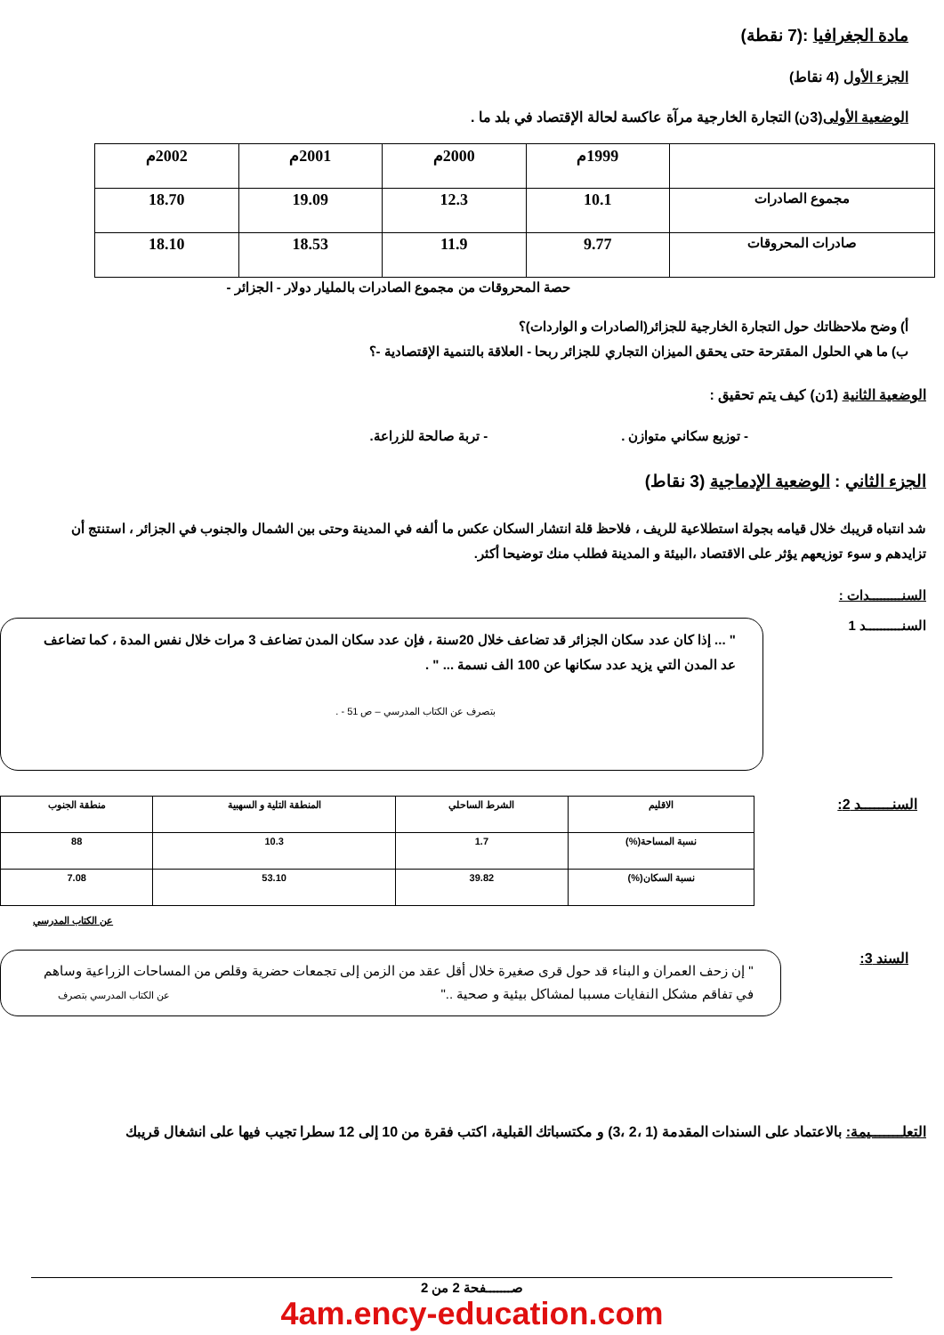مادة الجغرافيا :(7 نقطة)
الجزء الأول (4 نقاط)
الوضعية الأولى(3ن) التجارة الخارجية مرآة عاكسة لحالة الإقتصاد في بلد ما .
| | 1999م | 2000م | 2001م | 2002م |
| مجموع الصادرات | 10.1 | 12.3 | 19.09 | 18.70 |
| صادرات المحروقات | 9.77 | 11.9 | 18.53 | 18.10 |
حصة المحروقات من مجموع الصادرات بالمليار دولار - الجزائر -
أ) وضح ملاحظاتك حول التجارة الخارجية للجزائر(الصادرات و الواردات)؟
ب) ما هي الحلول المقترحة حتى يحقق الميزان التجاري للجزائر ربحا - العلاقة بالتنمية الإقتصادية -؟
الوضعية الثانية (1ن) كيف يتم تحقيق :
- توزيع سكاني متوازن . - تربة صالحة للزراعة.
الجزء الثاني : الوضعية الإدماجية (3 نقاط)
شد انتباه قريبك خلال قيامه بجولة استطلاعية للريف ، فلاحظ قلة انتشار السكان عكس ما ألفه في المدينة وحتى بين الشمال والجنوب في الجزائر ، استنتج أن تزايدهم و سوء توزيعهم يؤثر على الاقتصاد ،البيئة و المدينة فطلب منك توضيحا أكثر.
السنـــــــــدات :
السنــــــــــد 1
" ... إذا كان عدد سكان الجزائر قد تضاعف خلال 20سنة ، فإن عدد سكان المدن تضاعف 3 مرات خلال نفس المدة ، كما تضاعف عد المدن التي يزيد عدد سكانها عن 100 الف نسمة ... " .
بتصرف عن الكتاب المدرسي – ص 51 - .
السنـــــــد 2:
| الاقليم | الشرط الساحلي | المنطقة التلية و السهبية | منطقة الجنوب |
| نسبة المساحة(%) | 1.7 | 10.3 | 88 |
| نسبة السكان(%) | 39.82 | 53.10 | 7.08 |
عن الكتاب المدرسي
السند 3:
" إن زحف العمران و البناء قد حول قرى صغيرة خلال أقل عقد من الزمن إلى تجمعات حضرية وقلص من المساحات الزراعية وساهم في تفاقم مشكل النفايات مسببا لمشاكل بيئية و صحية .." عن الكتاب المدرسي بتصرف
التعلـــــــيمة: بالاعتماد على السندات المقدمة (1 ،2 ،3) و مكتسباتك القبلية، اكتب فقرة من 10 إلى 12 سطرا تجيب فيها على انشغال قريبك
صـــــــفحة 2 من 2
4am.ency-education.com